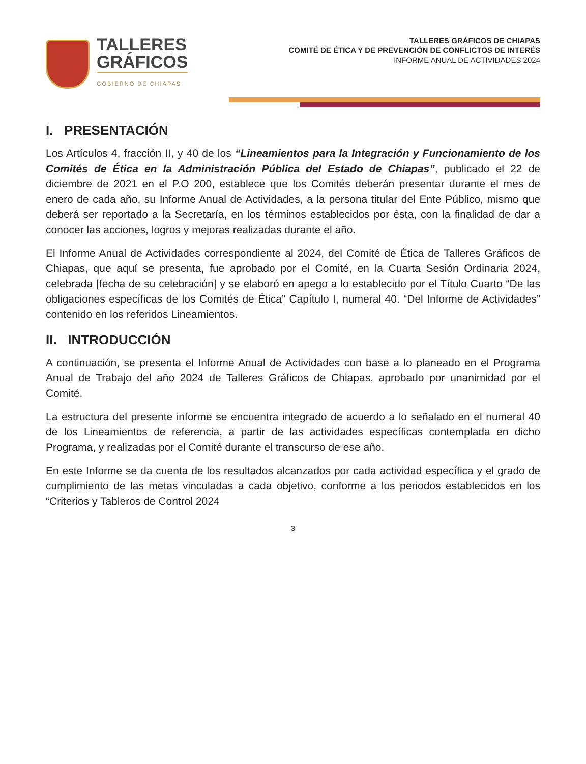TALLERES
GRÁFICOS
GOBIERNO DE CHIAPAS
TALLERES GRÁFICOS DE CHIAPAS
COMITÉ DE ÉTICA Y DE PREVENCIÓN DE CONFLICTOS DE INTERÉS
INFORME ANUAL DE ACTIVIDADES 2024
I. PRESENTACIÓN
Los Artículos 4, fracción II, y 40 de los “Lineamientos para la Integración y Funcionamiento de los Comités de Ética en la Administración Pública del Estado de Chiapas”, publicado el 22 de diciembre de 2021 en el P.O 200, establece que los Comités deberán presentar durante el mes de enero de cada año, su Informe Anual de Actividades, a la persona titular del Ente Público, mismo que deberá ser reportado a la Secretaría, en los términos establecidos por ésta, con la finalidad de dar a conocer las acciones, logros y mejoras realizadas durante el año.
El Informe Anual de Actividades correspondiente al 2024, del Comité de Ética de Talleres Gráficos de Chiapas, que aquí se presenta, fue aprobado por el Comité, en la Cuarta Sesión Ordinaria 2024, celebrada [fecha de su celebración] y se elaboró en apego a lo establecido por el Título Cuarto “De las obligaciones específicas de los Comités de Ética” Capítulo I, numeral 40. “Del Informe de Actividades” contenido en los referidos Lineamientos.
II. INTRODUCCIÓN
A continuación, se presenta el Informe Anual de Actividades con base a lo planeado en el Programa Anual de Trabajo del año 2024 de Talleres Gráficos de Chiapas, aprobado por unanimidad por el Comité.
La estructura del presente informe se encuentra integrado de acuerdo a lo señalado en el numeral 40 de los Lineamientos de referencia, a partir de las actividades específicas contemplada en dicho Programa, y realizadas por el Comité durante el transcurso de ese año.
En este Informe se da cuenta de los resultados alcanzados por cada actividad específica y el grado de cumplimiento de las metas vinculadas a cada objetivo, conforme a los periodos establecidos en los “Criterios y Tableros de Control 2024
3